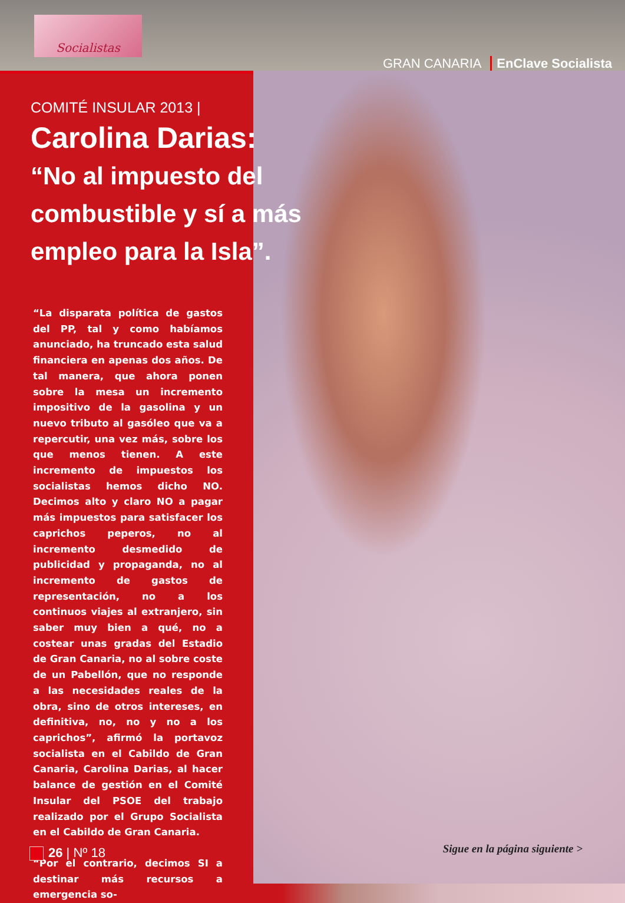Socialistas
GRAN CANARIA EnClave Socialista
COMITÉ INSULAR 2013 |
Carolina Darias:
“No al impuesto del combustible y sí a más empleo para la Isla”.
“La disparata política de gastos del PP, tal y como habíamos anunciado, ha truncado esta salud financiera en apenas dos años. De tal manera, que ahora ponen sobre la mesa un incremento impositivo de la gasolina y un nuevo tributo al gasóleo que va a repercutir, una vez más, sobre los que menos tienen. A este incremento de impuestos los socialistas hemos dicho NO. Decimos alto y claro NO a pagar más impuestos para satisfacer los caprichos peperos, no al incremento desmedido de publicidad y propaganda, no al incremento de gastos de representación, no a los continuos viajes al extranjero, sin saber muy bien a qué, no a costear unas gradas del Estadio de Gran Canaria, no al sobre coste de un Pabellón, que no responde a las necesidades reales de la obra, sino de otros intereses, en definitiva, no, no y no a los caprichos”, afirmó la portavoz socialista en el Cabildo de Gran Canaria, Carolina Darias, al hacer balance de gestión en el Comité Insular del PSOE del trabajo realizado por el Grupo Socialista en el Cabildo de Gran Canaria.
“Por el contrario, decimos SI a destinar más recursos a emergencia so-
26 | Nº 18 Sigue en la página siguiente >